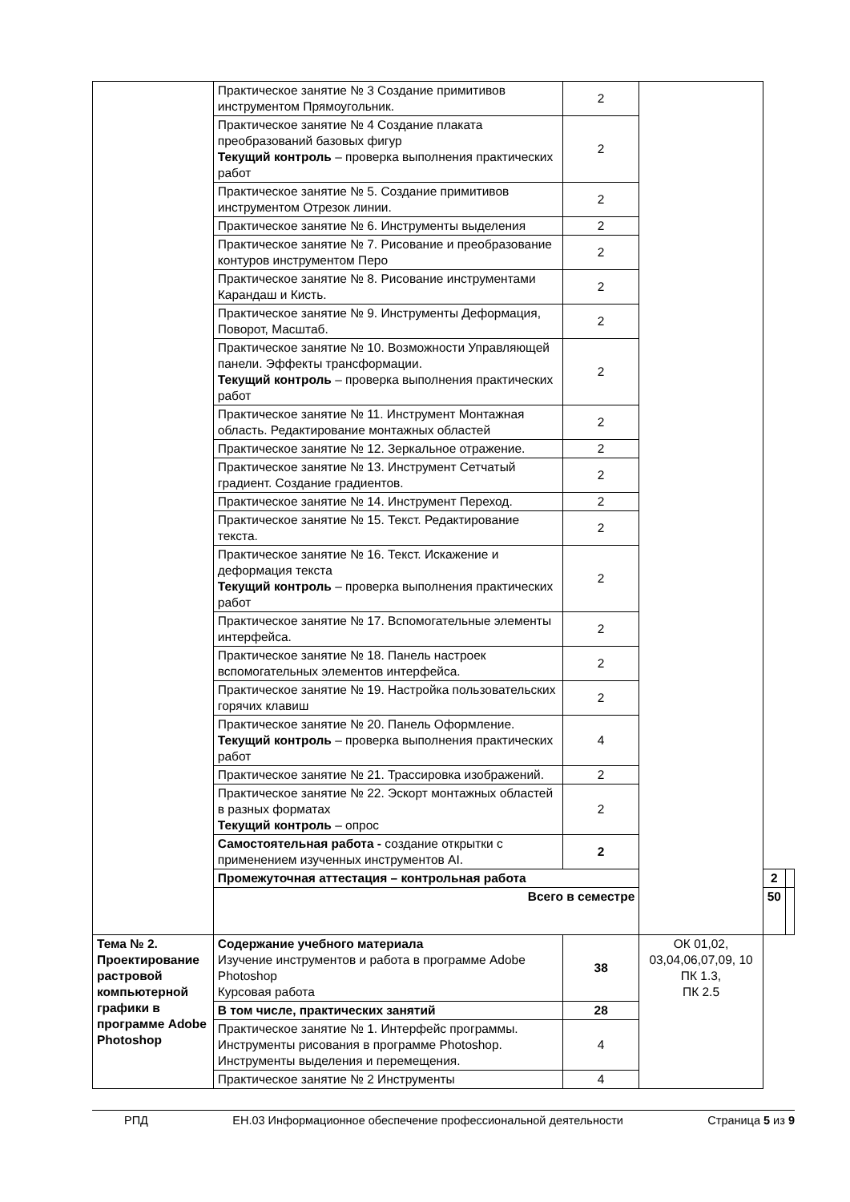| | Практическое занятие № 3 Создание примитивов инструментом Прямоугольник. | 2 | | | |
| | Практическое занятие № 4 Создание плаката преобразований базовых фигур Текущий контроль – проверка выполнения практических работ | 2 | | | |
| | Практическое занятие № 5. Создание примитивов инструментом Отрезок линии. | 2 | | | |
| | Практическое занятие № 6. Инструменты выделения | 2 | | | |
| | Практическое занятие № 7. Рисование и преобразование контуров инструментом Перо | 2 | | | |
| | Практическое занятие № 8. Рисование инструментами Карандаш и Кисть. | 2 | | | |
| | Практическое занятие № 9. Инструменты Деформация, Поворот, Масштаб. | 2 | | | |
| | Практическое занятие № 10. Возможности Управляющей панели. Эффекты трансформации. Текущий контроль – проверка выполнения практических работ | 2 | | | |
| | Практическое занятие № 11. Инструмент Монтажная область. Редактирование монтажных областей | 2 | | | |
| | Практическое занятие № 12. Зеркальное отражение. | 2 | | | |
| | Практическое занятие № 13. Инструмент Сетчатый градиент. Создание градиентов. | 2 | | | |
| | Практическое занятие № 14. Инструмент Переход. | 2 | | | |
| | Практическое занятие № 15. Текст. Редактирование текста. | 2 | | | |
| | Практическое занятие № 16. Текст. Искажение и деформация текста Текущий контроль – проверка выполнения практических работ | 2 | | | |
| | Практическое занятие № 17. Вспомогательные элементы интерфейса. | 2 | | | |
| | Практическое занятие № 18. Панель настроек вспомогательных элементов интерфейса. | 2 | | | |
| | Практическое занятие № 19. Настройка пользовательских горячих клавиш | 2 | | | |
| | Практическое занятие № 20. Панель Оформление. Текущий контроль – проверка выполнения практических работ | 4 | | | |
| | Практическое занятие № 21. Трассировка изображений. | 2 | | | |
| | Практическое занятие № 22. Эскорт монтажных областей в разных форматах Текущий контроль – опрос | 2 | | | |
| | Самостоятельная работа - создание открытки с применением изученных инструментов AI. | 2 | | | |
| | Промежуточная аттестация – контрольная работа | | | 2 | |
| | Всего в семестре | | | 50 | |
| Тема № 2. Проектирование растровой компьютерной графики в программе Adobe Photoshop | Содержание учебного материала Изучение инструментов и работа в программе Adobe Photoshop Курсовая работа | 38 | ОК 01,02, 03,04,06,07,09, 10 ПК 1.3, ПК 2.5 | | |
| | В том числе, практических занятий | 28 | | | |
| | Практическое занятие № 1. Интерфейс программы. Инструменты рисования в программе Photoshop. Инструменты выделения и перемещения. | 4 | | | |
| | Практическое занятие № 2 Инструменты | 4 | | | |
РПД ЕН.03 Информационное обеспечение профессиональной деятельности Страница 5 из 9